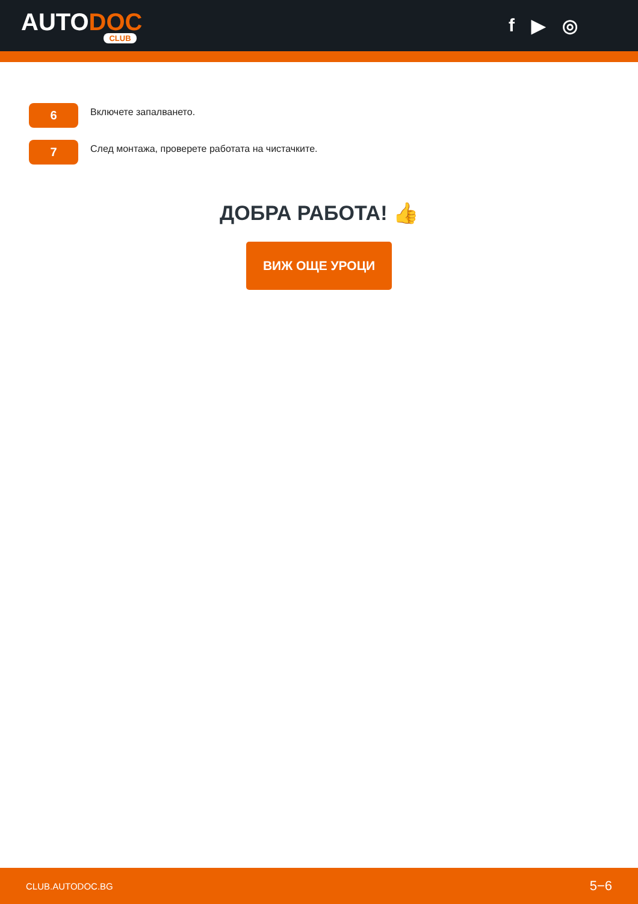AUTODOC
CLUB
f ▶ ◎
6
Включете запалването.
7
След монтажа, проверете работата на чистачките.
ДОБРА РАБОТА! 👍
ВИЖ ОЩЕ УРОЦИ
CLUB.AUTODOC.BG 5−6